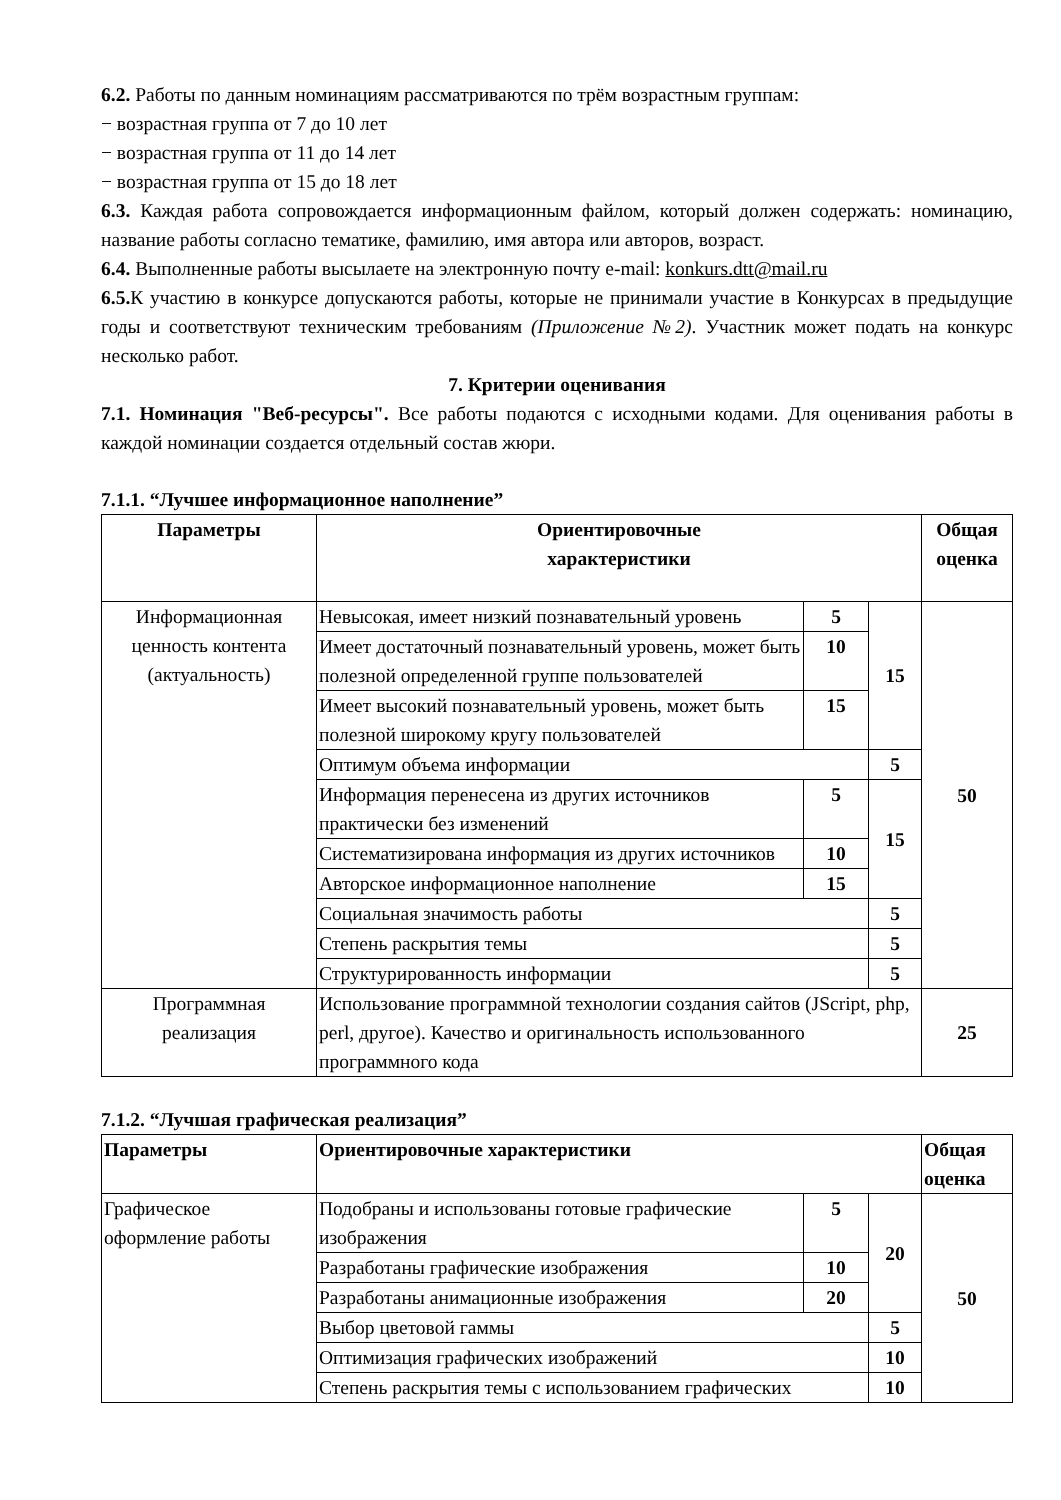6.2. Работы по данным номинациям рассматриваются по трём возрастным группам:
− возрастная группа от 7 до 10 лет
− возрастная группа от 11 до 14 лет
− возрастная группа от 15 до 18 лет
6.3. Каждая работа сопровождается информационным файлом, который должен содержать: номинацию, название работы согласно тематике, фамилию, имя автора или авторов, возраст.
6.4. Выполненные работы высылаете на электронную почту e-mail: konkurs.dtt@mail.ru
6.5. К участию в конкурсе допускаются работы, которые не принимали участие в Конкурсах в предыдущие годы и соответствуют техническим требованиям (Приложение №2). Участник может подать на конкурс несколько работ.
7. Критерии оценивания
7.1. Номинация "Веб-ресурсы". Все работы подаются с исходными кодами. Для оценивания работы в каждой номинации создается отдельный состав жюри.
7.1.1. “Лучшее информационное наполнение”
| Параметры | Ориентировочные характеристики | | | Общая оценка |
| --- | --- | --- | --- | --- |
| Информационная ценность контента (актуальность) | Невысокая, имеет низкий познавательный уровень | 5 | 15 | 50 |
| | Имеет достаточный познавательный уровень, может быть полезной определенной группе пользователей | 10 | | |
| | Имеет высокий познавательный уровень, может быть полезной широкому кругу пользователей | 15 | | |
| | Оптимум объема информации | | 5 | |
| | Информация перенесена из других источников практически без изменений | 5 | 15 | |
| | Систематизирована информация из других источников | 10 | | |
| | Авторское информационное наполнение | 15 | | |
| | Социальная значимость работы | | 5 | |
| | Степень раскрытия темы | | 5 | |
| | Структурированность информации | | 5 | |
| Программная реализация | Использование программной технологии создания сайтов (JScript, php, perl, другое). Качество и оригинальность использованного программного кода | | | 25 |
7.1.2. “Лучшая графическая реализация”
| Параметры | Ориентировочные характеристики | | | Общая оценка |
| --- | --- | --- | --- | --- |
| Графическое оформление работы | Подобраны и использованы готовые графические изображения | 5 | 20 | 50 |
| | Разработаны графические изображения | 10 | | |
| | Разработаны анимационные изображения | 20 | | |
| | Выбор цветовой гаммы | | 5 | |
| | Оптимизация графических изображений | | 10 | |
| | Степень раскрытия темы с использованием графических | | 10 | |